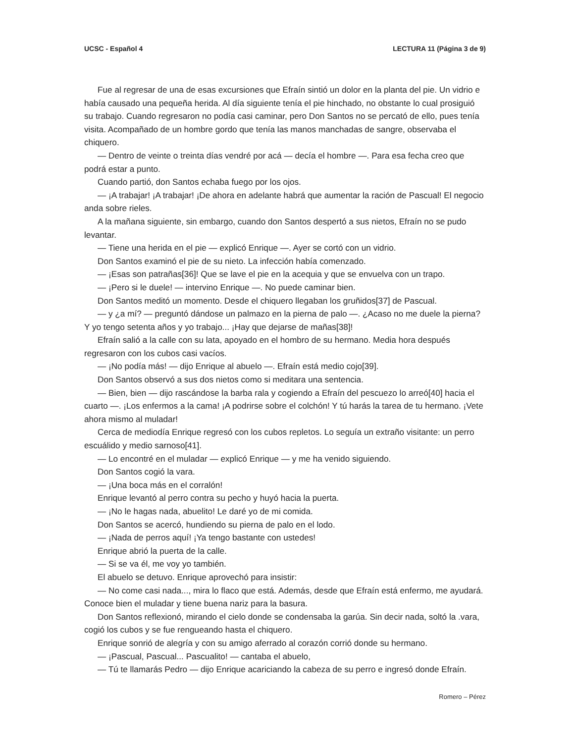UCSC - Español 4 LECTURA 11 (Página 3 de 9)
Fue al regresar de una de esas excursiones que Efraín sintió un dolor en la planta del pie. Un vidrio e había causado una pequeña herida. Al día siguiente tenía el pie hinchado, no obstante lo cual prosiguió su trabajo. Cuando regresaron no podía casi caminar, pero Don Santos no se percató de ello, pues tenía visita. Acompañado de un hombre gordo que tenía las manos manchadas de sangre, observaba el chiquero.
— Dentro de veinte o treinta días vendré por acá — decía el hombre —. Para esa fecha creo que podrá estar a punto.
Cuando partió, don Santos echaba fuego por los ojos.
— ¡A trabajar! ¡A trabajar! ¡De ahora en adelante habrá que aumentar la ración de Pascual! El negocio anda sobre rieles.
A la mañana siguiente, sin embargo, cuando don Santos despertó a sus nietos, Efraín no se pudo levantar.
— Tiene una herida en el pie — explicó Enrique —. Ayer se cortó con un vidrio.
Don Santos examinó el pie de su nieto. La infección había comenzado.
— ¡Esas son patrañas[36]! Que se lave el pie en la acequia y que se envuelva con un trapo.
— ¡Pero si le duele! — intervino Enrique —. No puede caminar bien.
Don Santos meditó un momento. Desde el chiquero llegaban los gruñidos[37] de Pascual.
— y ¿a mí? — preguntó dándose un palmazo en la pierna de palo —. ¿Acaso no me duele la pierna? Y yo tengo setenta años y yo trabajo... ¡Hay que dejarse de mañas[38]!
Efraín salió a la calle con su lata, apoyado en el hombro de su hermano. Media hora después regresaron con los cubos casi vacíos.
— ¡No podía más! — dijo Enrique al abuelo —. Efraín está medio cojo[39].
Don Santos observó a sus dos nietos como si meditara una sentencia.
— Bien, bien — dijo rascándose la barba rala y cogiendo a Efraín del pescuezo lo arreó[40] hacia el cuarto —. ¡Los enfermos a la cama! ¡A podrirse sobre el colchón! Y tú harás la tarea de tu hermano. ¡Vete ahora mismo al muladar!
Cerca de mediodía Enrique regresó con los cubos repletos. Lo seguía un extraño visitante: un perro escuálido y medio sarnoso[41].
— Lo encontré en el muladar — explicó Enrique — y me ha venido siguiendo.
Don Santos cogió la vara.
— ¡Una boca más en el corralón!
Enrique levantó al perro contra su pecho y huyó hacia la puerta.
— ¡No le hagas nada, abuelito! Le daré yo de mi comida.
Don Santos se acercó, hundiendo su pierna de palo en el lodo.
— ¡Nada de perros aquí! ¡Ya tengo bastante con ustedes!
Enrique abrió la puerta de la calle.
— Si se va él, me voy yo también.
El abuelo se detuvo. Enrique aprovechó para insistir:
— No come casi nada..., mira lo flaco que está. Además, desde que Efraín está enfermo, me ayudará. Conoce bien el muladar y tiene buena nariz para la basura.
Don Santos reflexionó, mirando el cielo donde se condensaba la garúa. Sin decir nada, soltó la .vara, cogió los cubos y se fue rengueando hasta el chiquero.
Enrique sonrió de alegría y con su amigo aferrado al corazón corrió donde su hermano.
— ¡Pascual, Pascual... Pascualito! — cantaba el abuelo,
— Tú te llamarás Pedro — dijo Enrique acariciando la cabeza de su perro e ingresó donde Efraín.
Romero – Pérez